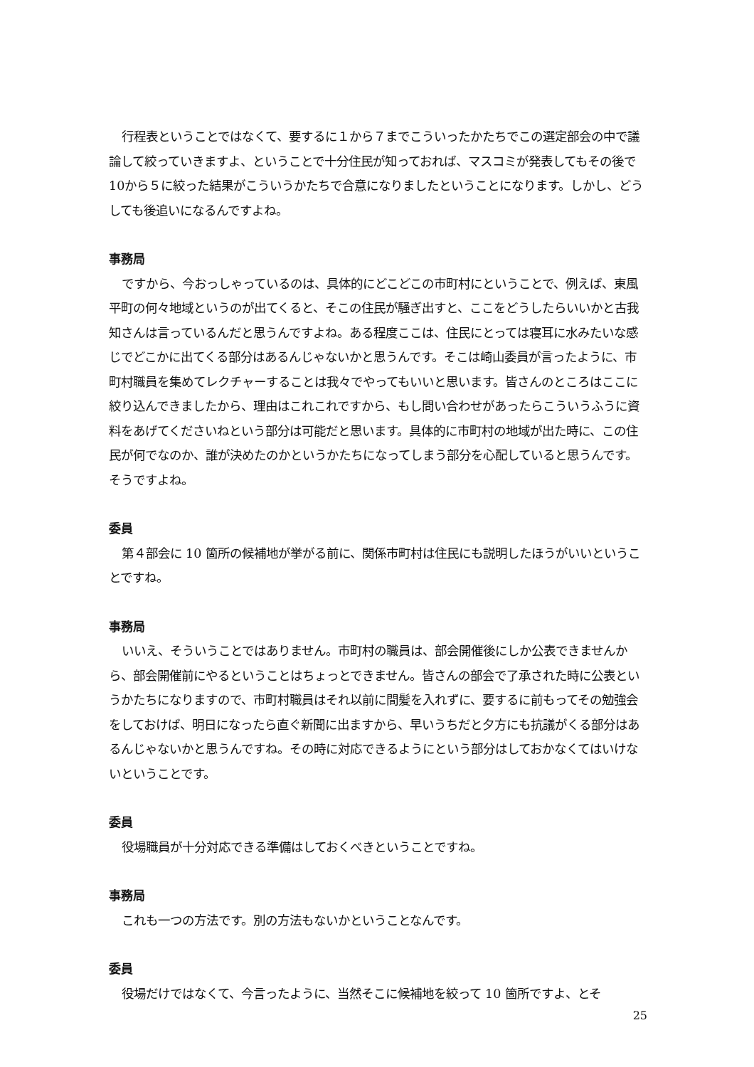行程表ということではなくて、要するに１から７までこういったかたちでこの選定部会の中で議論して絞っていきますよ、ということで十分住民が知っておれば、マスコミが発表してもその後で10から５に絞った結果がこういうかたちで合意になりましたということになります。しかし、どうしても後追いになるんですよね。
事務局
ですから、今おっしゃっているのは、具体的にどこどこの市町村にということで、例えば、東風平町の何々地域というのが出てくると、そこの住民が騒ぎ出すと、ここをどうしたらいいかと古我知さんは言っているんだと思うんですよね。ある程度ここは、住民にとっては寝耳に水みたいな感じでどこかに出てくる部分はあるんじゃないかと思うんです。そこは崎山委員が言ったように、市町村職員を集めてレクチャーすることは我々でやってもいいと思います。皆さんのところはここに絞り込んできましたから、理由はこれこれですから、もし問い合わせがあったらこういうふうに資料をあげてくださいねという部分は可能だと思います。具体的に市町村の地域が出た時に、この住民が何でなのか、誰が決めたのかというかたちになってしまう部分を心配していると思うんです。そうですよね。
委員
第４部会に 10 箇所の候補地が挙がる前に、関係市町村は住民にも説明したほうがいいということですね。
事務局
いいえ、そういうことではありません。市町村の職員は、部会開催後にしか公表できませんから、部会開催前にやるということはちょっとできません。皆さんの部会で了承された時に公表というかたちになりますので、市町村職員はそれ以前に間髪を入れずに、要するに前もってその勉強会をしておけば、明日になったら直ぐ新聞に出ますから、早いうちだと夕方にも抗議がくる部分はあるんじゃないかと思うんですね。その時に対応できるようにという部分はしておかなくてはいけないということです。
委員
役場職員が十分対応できる準備はしておくべきということですね。
事務局
これも一つの方法です。別の方法もないかということなんです。
委員
役場だけではなくて、今言ったように、当然そこに候補地を絞って 10 箇所ですよ、とそ
25